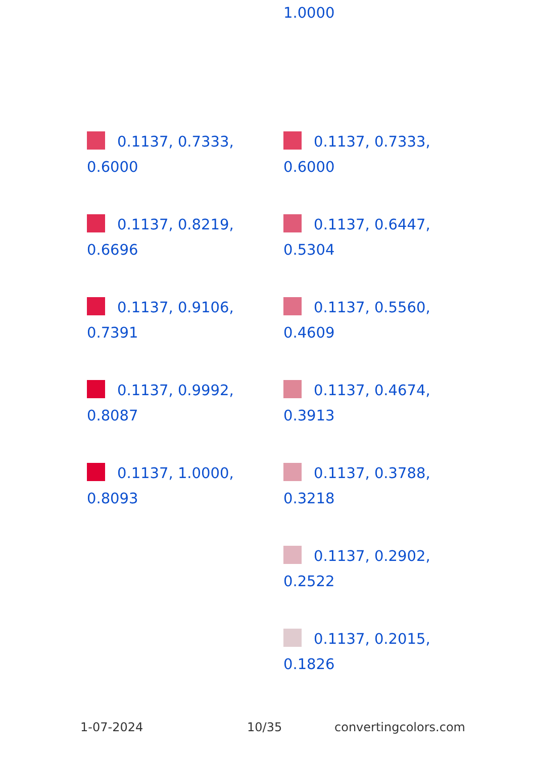1.0000
0.1137, 0.7333, 0.6000
0.1137, 0.8219, 0.6696
0.1137, 0.9106, 0.7391
0.1137, 0.9992, 0.8087
0.1137, 1.0000, 0.8093
0.1137, 0.7333, 0.6000
0.1137, 0.6447, 0.5304
0.1137, 0.5560, 0.4609
0.1137, 0.4674, 0.3913
0.1137, 0.3788, 0.3218
0.1137, 0.2902, 0.2522
0.1137, 0.2015, 0.1826
1-07-2024 10/35 convertingcolors.com